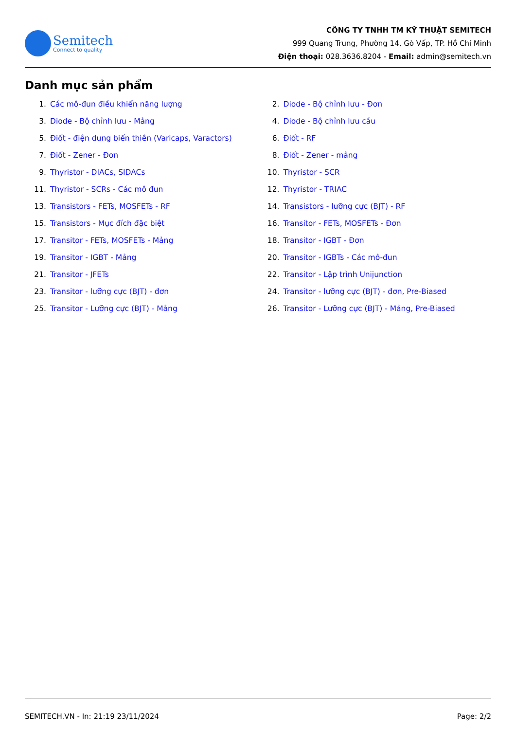Semitech
Connect to quality
CÔNG TY TNHH TM KỸ THUẬT SEMITECH
999 Quang Trung, Phường 14, Gò Vấp, TP. Hồ Chí Minh
Điện thoại: 028.3636.8204 - Email: admin@semitech.vn
Danh mục sản phẩm
1. Các mô-đun điều khiển năng lượng
2. Diode - Bộ chỉnh lưu - Đơn
3. Diode - Bộ chỉnh lưu - Mảng
4. Diode - Bộ chỉnh lưu cầu
5. Điốt - điện dung biến thiên (Varicaps, Varactors)
6. Điốt - RF
7. Điốt - Zener - Đơn
8. Điốt - Zener - mảng
9. Thyristor - DIACs, SIDACs
10. Thyristor - SCR
11. Thyristor - SCRs - Các mô đun
12. Thyristor - TRIAC
13. Transistors - FETs, MOSFETs - RF
14. Transistors - lưỡng cực (BJT) - RF
15. Transistors - Mục đích đặc biệt
16. Transitor - FETs, MOSFETs - Đơn
17. Transitor - FETs, MOSFETs - Mảng
18. Transitor - IGBT - Đơn
19. Transitor - IGBT - Mảng
20. Transitor - IGBTs - Các mô-đun
21. Transitor - JFETs
22. Transitor - Lập trình Unijunction
23. Transitor - lưỡng cực (BJT) - đơn
24. Transitor - lưỡng cực (BJT) - đơn, Pre-Biased
25. Transitor - Lưỡng cực (BJT) - Mảng
26. Transitor - Lưỡng cực (BJT) - Mảng, Pre-Biased
SEMITECH.VN - In: 21:19 23/11/2024 Page: 2/2